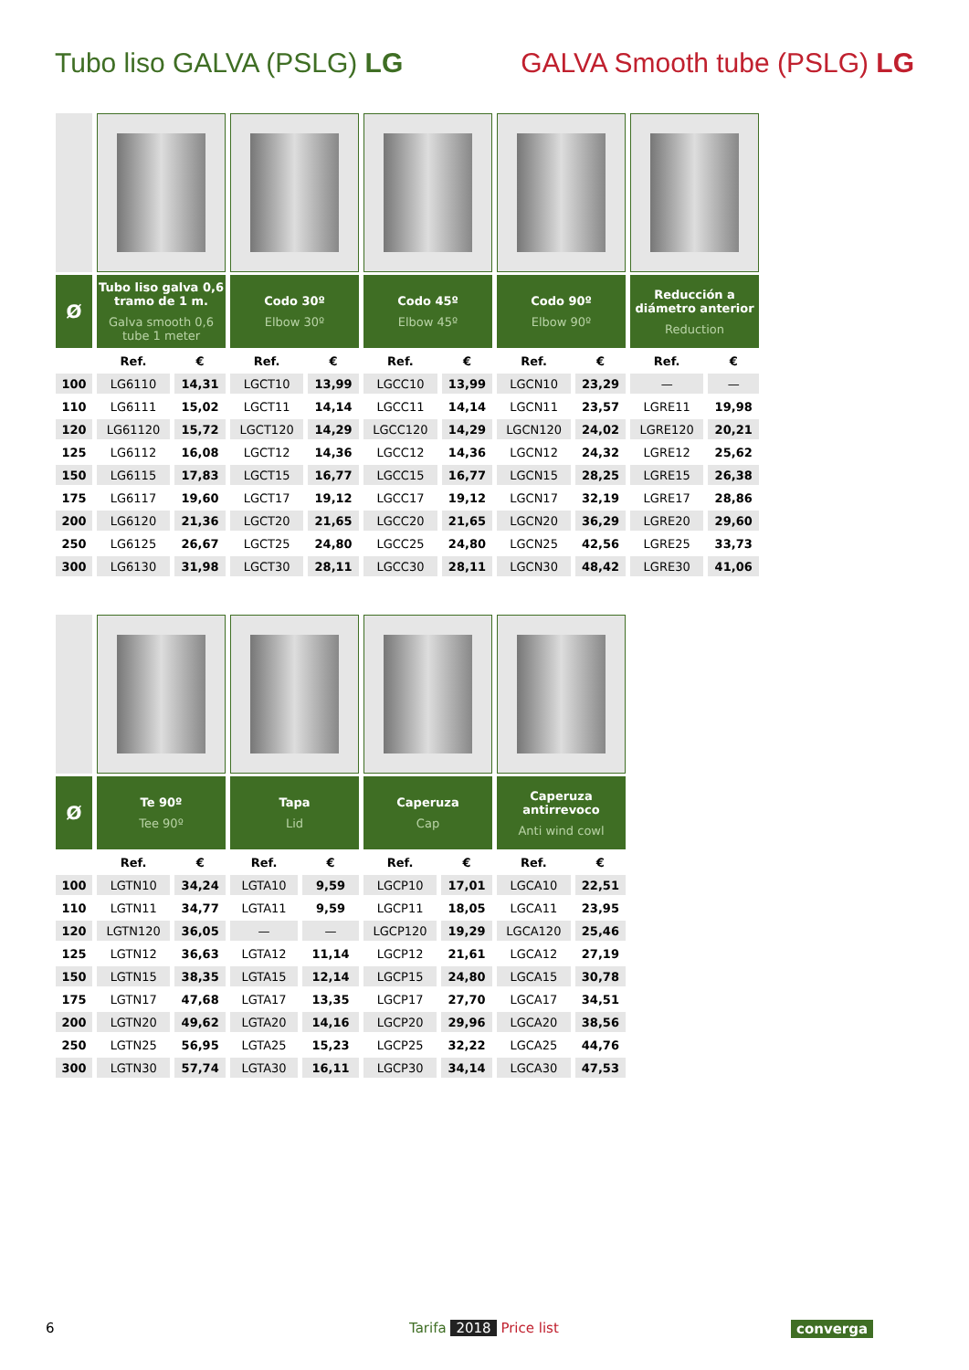Tubo liso GALVA (PSLG) LG GALVA Smooth tube (PSLG) LG
| Ø | Tubo liso galva 0,6 tramo de 1 m. Galva smooth 0,6 tube 1 meter | | Codo 30º Elbow 30º | | Codo 45º Elbow 45º | | Codo 90º Elbow 90º | | Reducción a diámetro anterior Reduction | |
| --- | --- | --- | --- | --- | --- | --- | --- | --- | --- | --- |
| | Ref. | € | Ref. | € | Ref. | € | Ref. | € | Ref. | € |
| 100 | LG6110 | 14,31 | LGCT10 | 13,99 | LGCC10 | 13,99 | LGCN10 | 23,29 | — | — |
| 110 | LG6111 | 15,02 | LGCT11 | 14,14 | LGCC11 | 14,14 | LGCN11 | 23,57 | LGRE11 | 19,98 |
| 120 | LG61120 | 15,72 | LGCT120 | 14,29 | LGCC120 | 14,29 | LGCN120 | 24,02 | LGRE120 | 20,21 |
| 125 | LG6112 | 16,08 | LGCT12 | 14,36 | LGCC12 | 14,36 | LGCN12 | 24,32 | LGRE12 | 25,62 |
| 150 | LG6115 | 17,83 | LGCT15 | 16,77 | LGCC15 | 16,77 | LGCN15 | 28,25 | LGRE15 | 26,38 |
| 175 | LG6117 | 19,60 | LGCT17 | 19,12 | LGCC17 | 19,12 | LGCN17 | 32,19 | LGRE17 | 28,86 |
| 200 | LG6120 | 21,36 | LGCT20 | 21,65 | LGCC20 | 21,65 | LGCN20 | 36,29 | LGRE20 | 29,60 |
| 250 | LG6125 | 26,67 | LGCT25 | 24,80 | LGCC25 | 24,80 | LGCN25 | 42,56 | LGRE25 | 33,73 |
| 300 | LG6130 | 31,98 | LGCT30 | 28,11 | LGCC30 | 28,11 | LGCN30 | 48,42 | LGRE30 | 41,06 |
| Ø | Te 90º Tee 90º | | Tapa Lid | | Caperuza Cap | | Caperuza antirrevoco Anti wind cowl | |
| --- | --- | --- | --- | --- | --- | --- | --- | --- |
| | Ref. | € | Ref. | € | Ref. | € | Ref. | € |
| 100 | LGTN10 | 34,24 | LGTA10 | 9,59 | LGCP10 | 17,01 | LGCA10 | 22,51 |
| 110 | LGTN11 | 34,77 | LGTA11 | 9,59 | LGCP11 | 18,05 | LGCA11 | 23,95 |
| 120 | LGTN120 | 36,05 | — | — | LGCP120 | 19,29 | LGCA120 | 25,46 |
| 125 | LGTN12 | 36,63 | LGTA12 | 11,14 | LGCP12 | 21,61 | LGCA12 | 27,19 |
| 150 | LGTN15 | 38,35 | LGTA15 | 12,14 | LGCP15 | 24,80 | LGCA15 | 30,78 |
| 175 | LGTN17 | 47,68 | LGTA17 | 13,35 | LGCP17 | 27,70 | LGCA17 | 34,51 |
| 200 | LGTN20 | 49,62 | LGTA20 | 14,16 | LGCP20 | 29,96 | LGCA20 | 38,56 |
| 250 | LGTN25 | 56,95 | LGTA25 | 15,23 | LGCP25 | 32,22 | LGCA25 | 44,76 |
| 300 | LGTN30 | 57,74 | LGTA30 | 16,11 | LGCP30 | 34,14 | LGCA30 | 47,53 |
6 Tarifa 2018 Price list converga